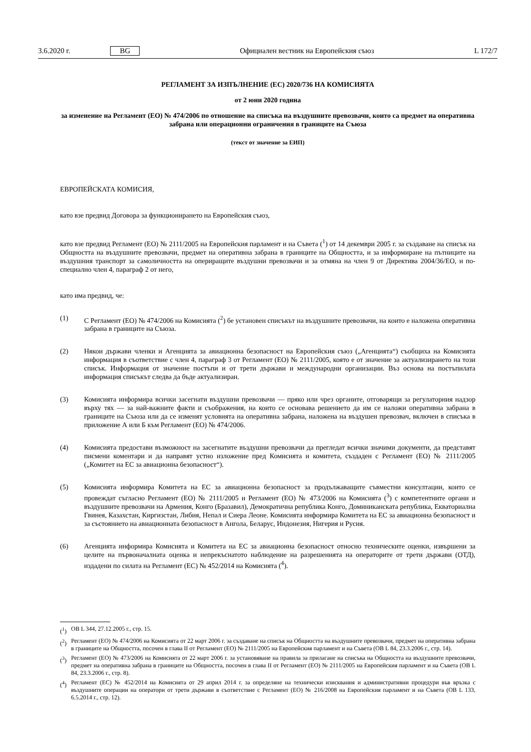3.6.2020 г. BG Официален вестник на Европейския съюз L 172/7
РЕГЛАМЕНТ ЗА ИЗПЪЛНЕНИЕ (ЕС) 2020/736 НА КОМИСИЯТА
от 2 юни 2020 година
за изменение на Регламент (ЕО) № 474/2006 по отношение на списъка на въздушните превозвачи, които са предмет на оперативна забрана или операционни ограничения в границите на Съюза
(текст от значение за ЕИП)
ЕВРОПЕЙСКАТА КОМИСИЯ,
като взе предвид Договора за функционирането на Европейския съюз,
като взе предвид Регламент (ЕО) № 2111/2005 на Европейския парламент и на Съвета (<sup>1</sup>) от 14 декември 2005 г. за създаване на списък на Общността на въздушните превозвачи, предмет на оперативна забрана в границите на Общността, и за информиране на пътниците на въздушния транспорт за самоличността на опериращите въздушни превозвачи и за отмяна на член 9 от Директива 2004/36/ЕО, и по-специално член 4, параграф 2 от него,
като има предвид, че:
(1) С Регламент (ЕО) № 474/2006 на Комисията (<sup>2</sup>) бе установен списъкът на въздушните превозвачи, на които е наложена оперативна забрана в границите на Съюза.
(2) Някои държави членки и Агенцията за авиационна безопасност на Европейския съюз („Агенцията“) съобщиха на Комисията информация в съответствие с член 4, параграф 3 от Регламент (ЕО) № 2111/2005, която е от значение за актуализирането на този списък. Информация от значение постъпи и от трети държави и международни организации. Въз основа на постъпилата информация списъкът следва да бъде актуализиран.
(3) Комисията информира всички засегнати въздушни превозвачи — пряко или чрез органите, отговарящи за регулаторния надзор върху тях — за най-важните факти и съображения, на които се основава решението да им се наложи оперативна забрана в границите на Съюза или да се изменят условията на оперативна забрана, наложена на въздушен превозвач, включен в списъка в приложение А или Б към Регламент (ЕО) № 474/2006.
(4) Комисията предостави възможност на засегнатите въздушни превозвачи да прегледат всички значими документи, да представят писмени коментари и да направят устно изложение пред Комисията и комитета, създаден с Регламент (ЕО) № 2111/2005 („Комитет на ЕС за авиационна безопасност“).
(5) Комисията информира Комитета на ЕС за авиационна безопасност за продължаващите съвместни консултации, които се провеждат съгласно Регламент (ЕО) № 2111/2005 и Регламент (ЕО) № 473/2006 на Комисията (<sup>3</sup>) с компетентните органи и въздушните превозвачи на Армения, Конго (Бразавил), Демократична република Конго, Доминиканската република, Екваториална Гвинея, Казахстан, Киргизстан, Либия, Непал и Сиера Леоне. Комисията информира Комитета на ЕС за авиационна безопасност и за състоянието на авиационната безопасност в Ангола, Беларус, Индонезия, Нигерия и Русия.
(6) Агенцията информира Комисията и Комитета на ЕС за авиационна безопасност относно техническите оценки, извършени за целите на първоначалната оценка и непрекъснатото наблюдение на разрешенията на операторите от трети държави (ОТД), издадени по силата на Регламент (ЕС) № 452/2014 на Комисията (<sup>4</sup>).
(<sup>1</sup>) ОВ L 344, 27.12.2005 г., стр. 15.
(<sup>2</sup>) Регламент (ЕО) № 474/2006 на Комисията от 22 март 2006 г. за създаване на списък на Общността на въздушните превозвачи, предмет на оперативна забрана в границите на Общността, посочен в глава II от Регламент (ЕО) № 2111/2005 на Европейския парламент и на Съвета (ОВ L 84, 23.3.2006 г., стр. 14).
(<sup>3</sup>) Регламент (ЕО) № 473/2006 на Комисията от 22 март 2006 г. за установяване на правила за прилагане на списъка на Общността на въздушните превозвачи, предмет на оперативна забрана в границите на Общността, посочен в глава II от Регламент (ЕО) № 2111/2005 на Европейския парламент и на Съвета (ОВ L 84, 23.3.2006 г., стр. 8).
(<sup>4</sup>) Регламент (ЕС) № 452/2014 на Комисията от 29 април 2014 г. за определяне на технически изисквания и административни процедури във връзка с въздушните операции на оператори от трети държави в съответствие с Регламент (ЕО) № 216/2008 на Европейския парламент и на Съвета (ОВ L 133, 6.5.2014 г., стр. 12).